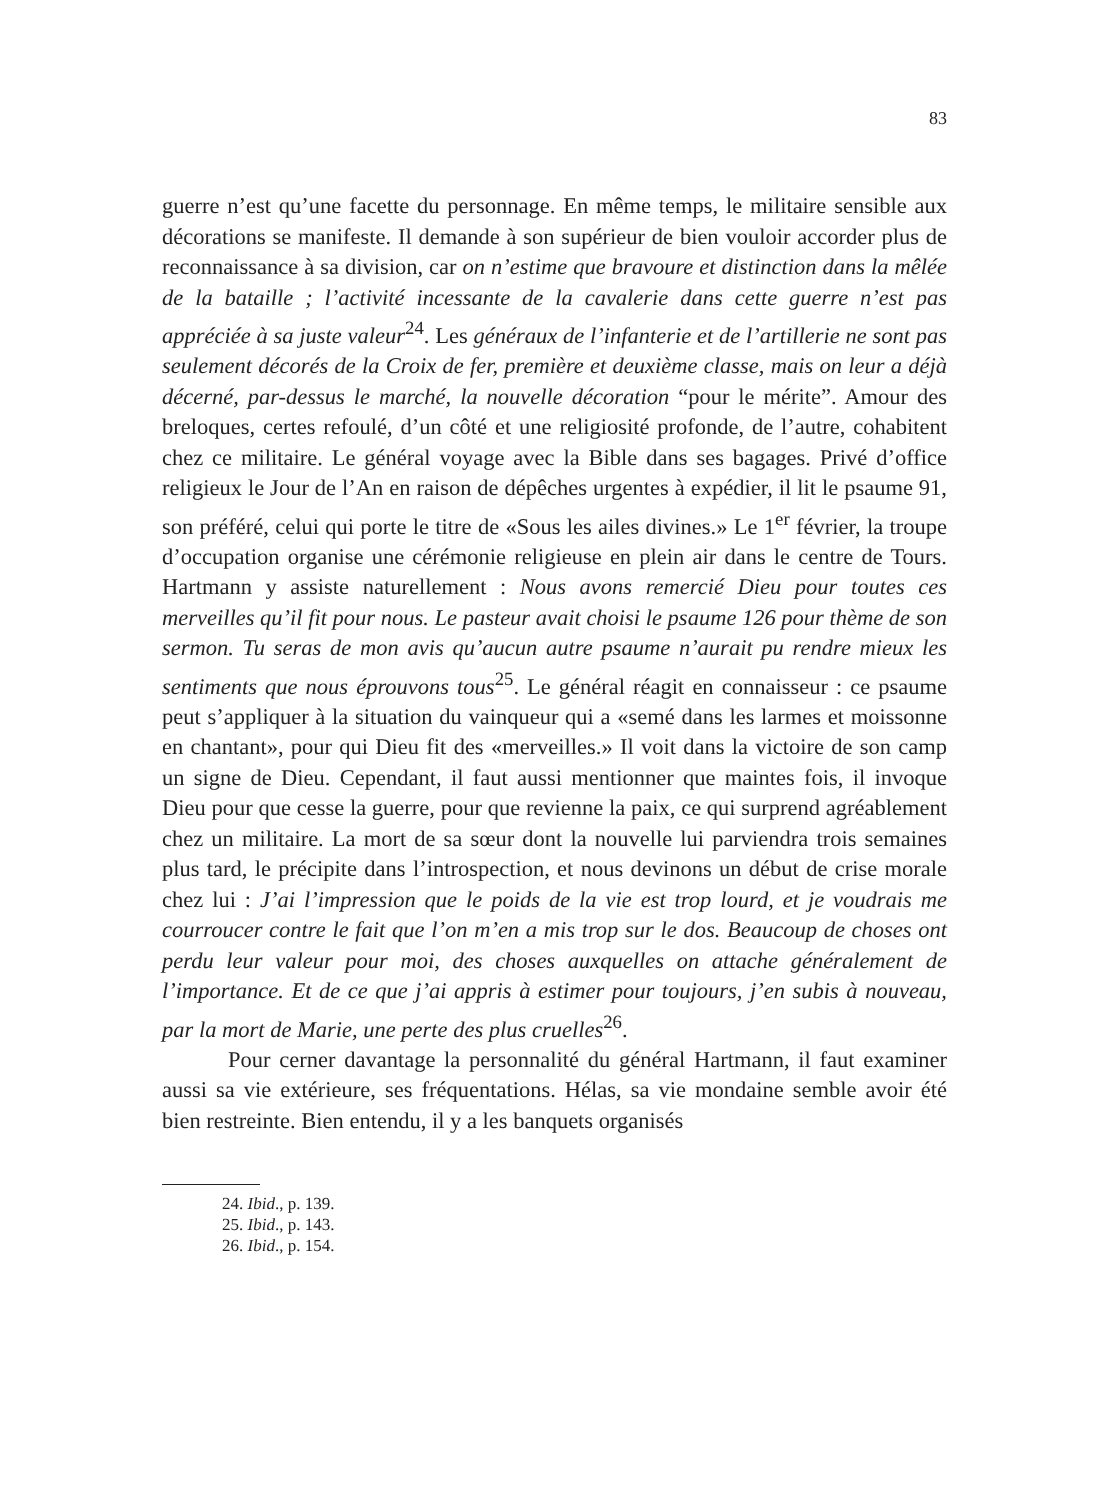83
guerre n’est qu’une facette du personnage. En même temps, le militaire sensible aux décorations se manifeste. Il demande à son supérieur de bien vouloir accorder plus de reconnaissance à sa division, car on n’estime que bravoure et distinction dans la mêlée de la bataille ; l’activité incessante de la cavalerie dans cette guerre n’est pas appréciée à sa juste valeur<sup>24</sup>. Les généraux de l’infanterie et de l’artillerie ne sont pas seulement décorés de la Croix de fer, première et deuxième classe, mais on leur a déjà décerné, par-dessus le marché, la nouvelle décoration “pour le mérite”. Amour des breloques, certes refoulé, d’un côté et une religiosité profonde, de l’autre, cohabitent chez ce militaire. Le général voyage avec la Bible dans ses bagages. Privé d’office religieux le Jour de l’An en raison de dépêches urgentes à expédier, il lit le psaume 91, son préféré, celui qui porte le titre de «Sous les ailes divines.» Le 1<sup>er</sup> février, la troupe d’occupation organise une cérémonie religieuse en plein air dans le centre de Tours. Hartmann y assiste naturellement : Nous avons remercié Dieu pour toutes ces merveilles qu’il fit pour nous. Le pasteur avait choisi le psaume 126 pour thème de son sermon. Tu seras de mon avis qu’aucun autre psaume n’aurait pu rendre mieux les sentiments que nous éprouvons tous<sup>25</sup>. Le général réagit en connaisseur : ce psaume peut s’appliquer à la situation du vainqueur qui a «semé dans les larmes et moissonne en chantant», pour qui Dieu fit des «merveilles.» Il voit dans la victoire de son camp un signe de Dieu. Cependant, il faut aussi mentionner que maintes fois, il invoque Dieu pour que cesse la guerre, pour que revienne la paix, ce qui surprend agréablement chez un militaire. La mort de sa sœur dont la nouvelle lui parviendra trois semaines plus tard, le précipite dans l’introspection, et nous devinons un début de crise morale chez lui : J’ai l’impression que le poids de la vie est trop lourd, et je voudrais me courroucer contre le fait que l’on m’en a mis trop sur le dos. Beaucoup de choses ont perdu leur valeur pour moi, des choses auxquelles on attache généralement de l’importance. Et de ce que j’ai appris à estimer pour toujours, j’en subis à nouveau, par la mort de Marie, une perte des plus cruelles<sup>26</sup>.
Pour cerner davantage la personnalité du général Hartmann, il faut examiner aussi sa vie extérieure, ses fréquentations. Hélas, sa vie mondaine semble avoir été bien restreinte. Bien entendu, il y a les banquets organisés
24. Ibid., p. 139.
25. Ibid., p. 143.
26. Ibid., p. 154.